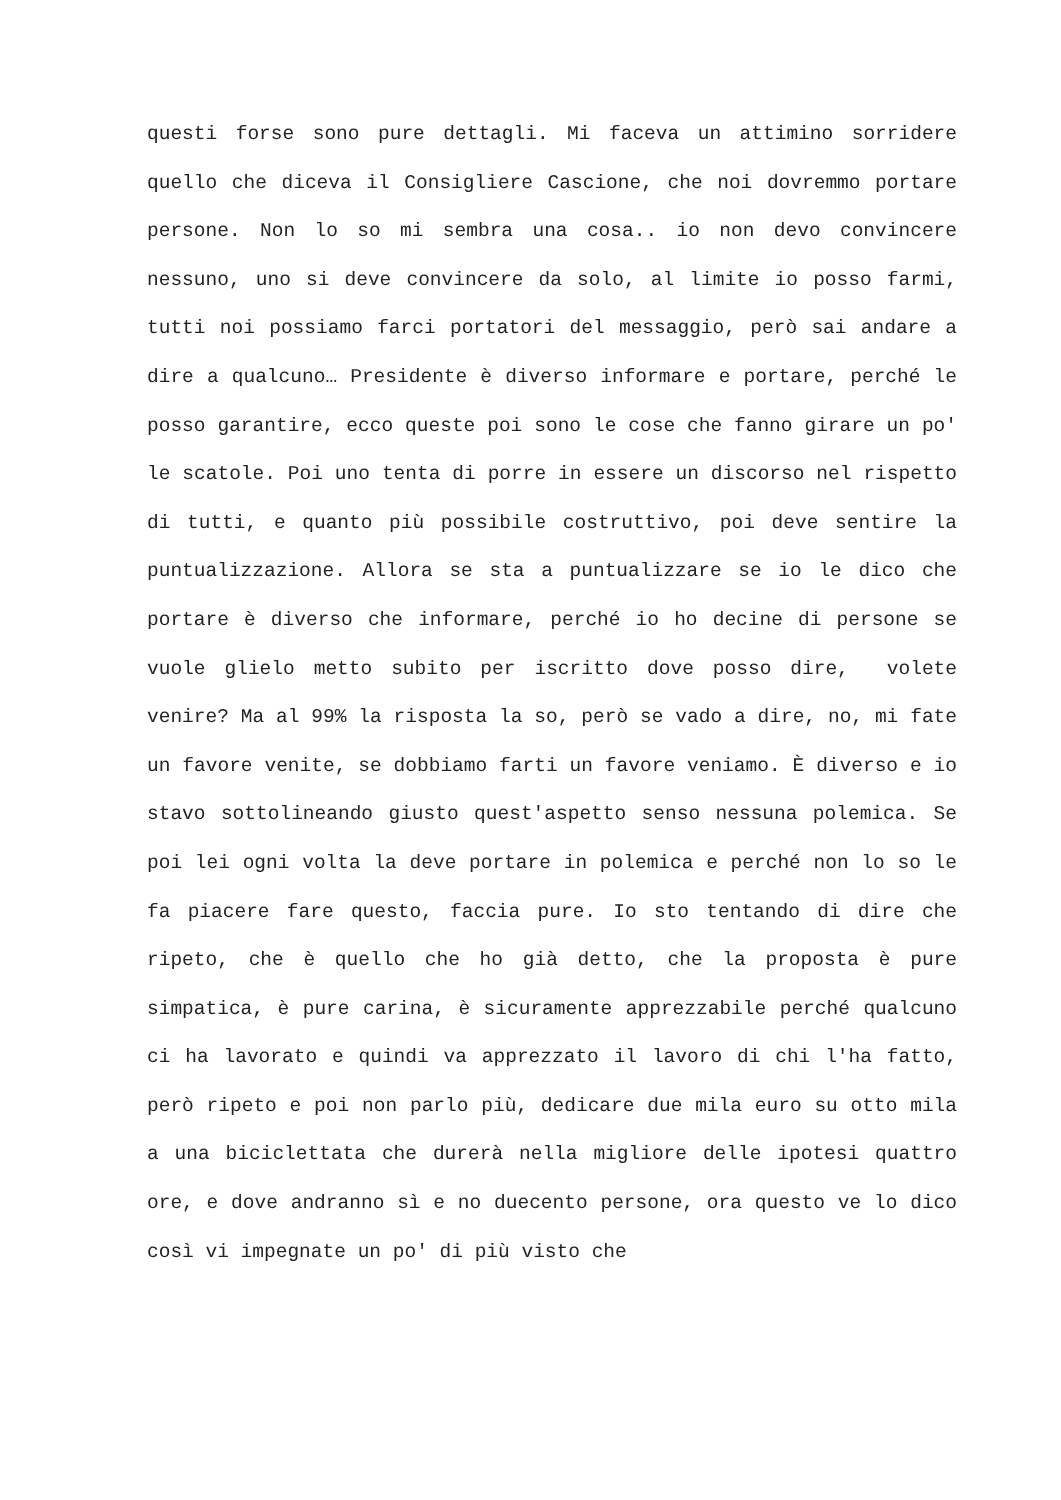questi forse sono pure dettagli. Mi faceva un attimino sorridere quello che diceva il Consigliere Cascione, che noi dovremmo portare persone. Non lo so mi sembra una cosa.. io non devo convincere nessuno, uno si deve convincere da solo, al limite io posso farmi, tutti noi possiamo farci portatori del messaggio, però sai andare a dire a qualcuno… Presidente è diverso informare e portare, perché le posso garantire, ecco queste poi sono le cose che fanno girare un po' le scatole. Poi uno tenta di porre in essere un discorso nel rispetto di tutti, e quanto più possibile costruttivo, poi deve sentire la puntualizzazione. Allora se sta a puntualizzare se io le dico che portare è diverso che informare, perché io ho decine di persone se vuole glielo metto subito per iscritto dove posso dire, volete venire? Ma al 99% la risposta la so, però se vado a dire, no, mi fate un favore venite, se dobbiamo farti un favore veniamo. È diverso e io stavo sottolineando giusto quest'aspetto senso nessuna polemica. Se poi lei ogni volta la deve portare in polemica e perché non lo so le fa piacere fare questo, faccia pure. Io sto tentando di dire che ripeto, che è quello che ho già detto, che la proposta è pure simpatica, è pure carina, è sicuramente apprezzabile perché qualcuno ci ha lavorato e quindi va apprezzato il lavoro di chi l'ha fatto, però ripeto e poi non parlo più, dedicare due mila euro su otto mila a una biciclettata che durerà nella migliore delle ipotesi quattro ore, e dove andranno sì e no duecento persone, ora questo ve lo dico così vi impegnate un po' di più visto che